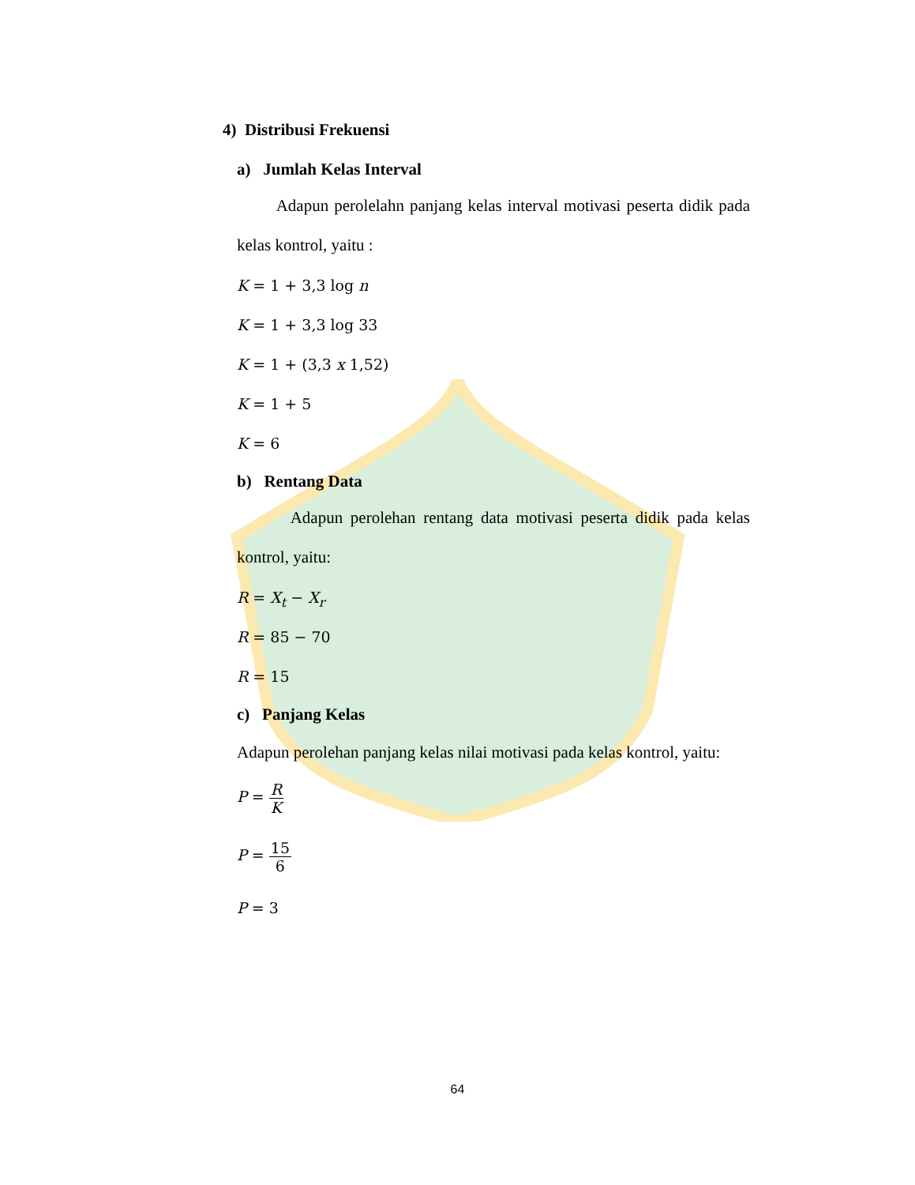4) Distribusi Frekuensi
a) Jumlah Kelas Interval
Adapun perolelahn panjang kelas interval motivasi peserta didik pada kelas kontrol, yaitu :
K = 1 + 3,3 log n
K = 1 + 3,3 log 33
K = 1 + (3,3 x 1,52)
K = 1 + 5
K = 6
b) Rentang Data
Adapun perolehan rentang data motivasi peserta didik pada kelas kontrol, yaitu:
R = X<sub>t</sub> − X<sub>r</sub>
R = 85 − 70
R = 15
c) Panjang Kelas
Adapun perolehan panjang kelas nilai motivasi pada kelas kontrol, yaitu:
P = R K
P = 15 6
P = 3
64